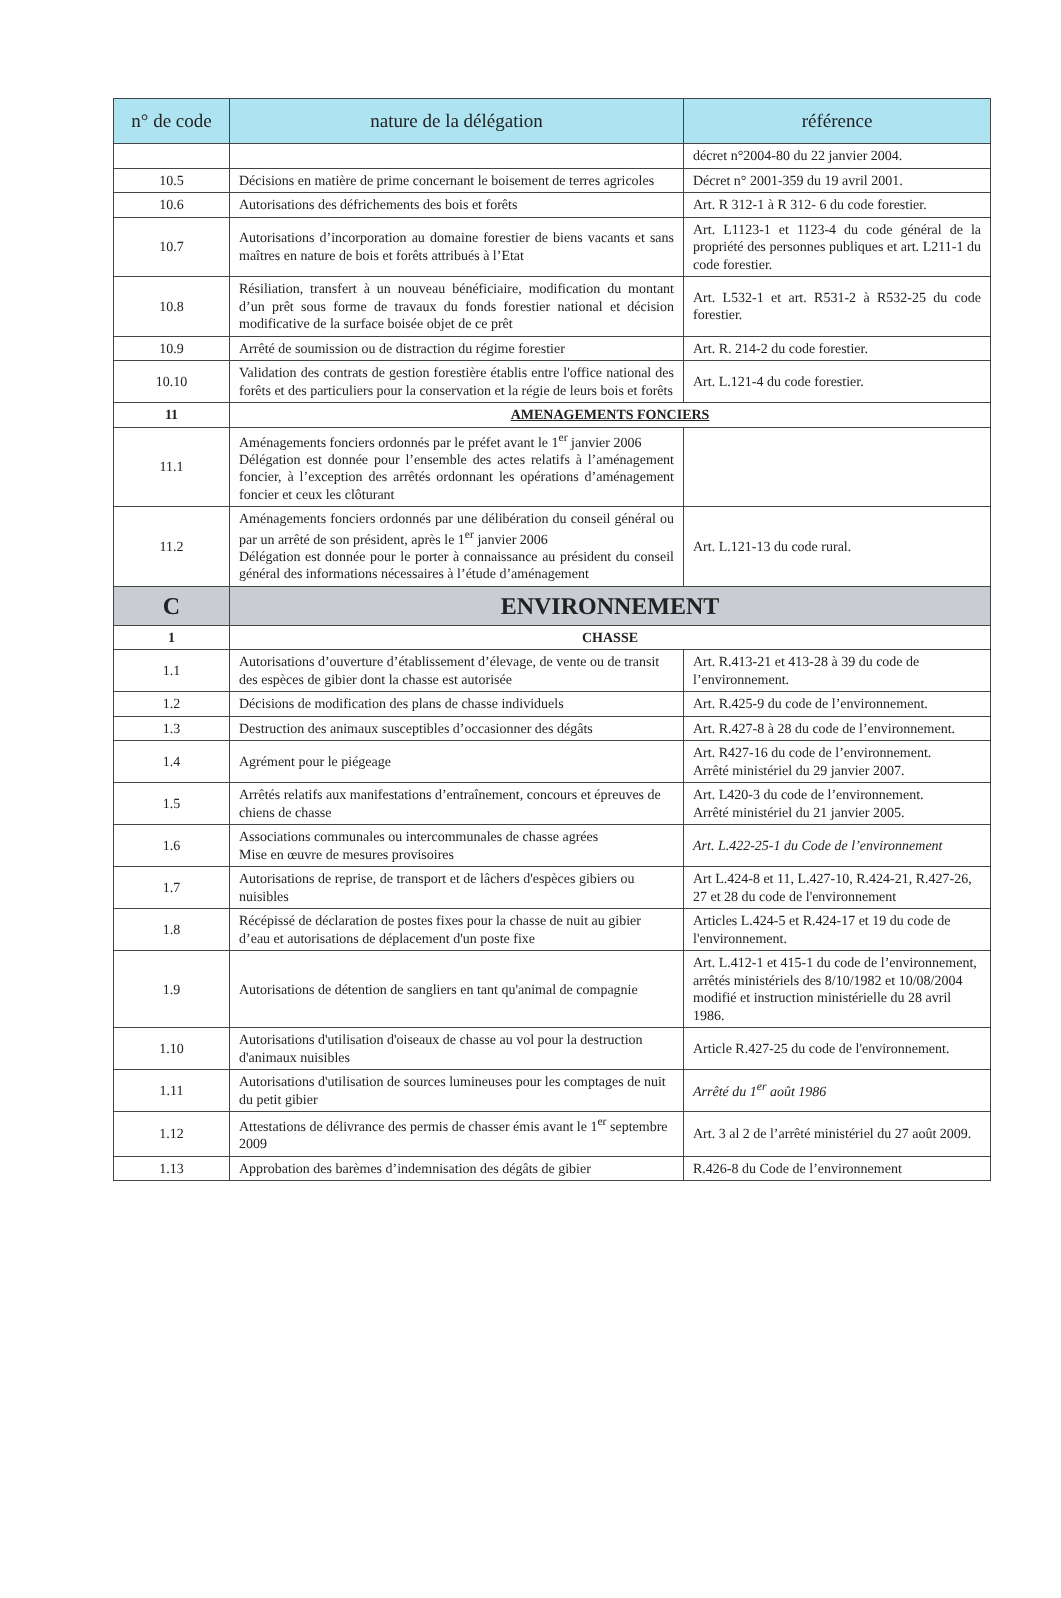| n° de code | nature de la délégation | référence |
| --- | --- | --- |
| | | décret n°2004-80 du 22 janvier 2004. |
| 10.5 | Décisions en matière de prime concernant le boisement de terres agricoles | Décret n° 2001-359 du 19 avril 2001. |
| 10.6 | Autorisations des défrichements des bois et forêts | Art. R 312-1 à R 312- 6 du code forestier. |
| 10.7 | Autorisations d’incorporation au domaine forestier de biens vacants et sans maîtres en nature de bois et forêts attribués à l’Etat | Art. L1123-1 et 1123-4 du code général de la propriété des personnes publiques et art. L211-1 du code forestier. |
| 10.8 | Résiliation, transfert à un nouveau bénéficiaire, modification du montant d’un prêt sous forme de travaux du fonds forestier national et décision modificative de la surface boisée objet de ce prêt | Art. L532-1 et art. R531-2 à R532-25 du code forestier. |
| 10.9 | Arrêté de soumission ou de distraction du régime forestier | Art. R. 214-2 du code forestier. |
| 10.10 | Validation des contrats de gestion forestière établis entre l'office national des forêts et des particuliers pour la conservation et la régie de leurs bois et forêts | Art. L.121-4 du code forestier. |
| 11 | AMENAGEMENTS FONCIERS | |
| 11.1 | Aménagements fonciers ordonnés par le préfet avant le 1<sup>er</sup> janvier 2006 Délégation est donnée pour l’ensemble des actes relatifs à l’aménagement foncier, à l’exception des arrêtés ordonnant les opérations d’aménagement foncier et ceux les clôturant | |
| 11.2 | Aménagements fonciers ordonnés par une délibération du conseil général ou par un arrêté de son président, après le 1<sup>er</sup> janvier 2006 Délégation est donnée pour le porter à connaissance au président du conseil général des informations nécessaires à l’étude d’aménagement | Art. L.121-13 du code rural. |
| C | ENVIRONNEMENT | |
| 1 | CHASSE | |
| 1.1 | Autorisations d’ouverture d’établissement d’élevage, de vente ou de transit des espèces de gibier dont la chasse est autorisée | Art. R.413-21 et 413-28 à 39 du code de l’environnement. |
| 1.2 | Décisions de modification des plans de chasse individuels | Art. R.425-9 du code de l’environnement. |
| 1.3 | Destruction des animaux susceptibles d’occasionner des dégâts | Art. R.427-8 à 28 du code de l’environnement. |
| 1.4 | Agrément pour le piégeage | Art. R427-16 du code de l’environnement. Arrêté ministériel du 29 janvier 2007. |
| 1.5 | Arrêtés relatifs aux manifestations d’entraînement, concours et épreuves de chiens de chasse | Art. L420-3 du code de l’environnement. Arrêté ministériel du 21 janvier 2005. |
| 1.6 | Associations communales ou intercommunales de chasse agrées Mise en œuvre de mesures provisoires | Art. L.422-25-1 du Code de l’environnement |
| 1.7 | Autorisations de reprise, de transport et de lâchers d'espèces gibiers ou nuisibles | Art L.424-8 et 11, L.427-10, R.424-21, R.427-26, 27 et 28 du code de l'environnement |
| 1.8 | Récépissé de déclaration de postes fixes pour la chasse de nuit au gibier d’eau et autorisations de déplacement d'un poste fixe | Articles L.424-5 et R.424-17 et 19 du code de l'environnement. |
| 1.9 | Autorisations de détention de sangliers en tant qu'animal de compagnie | Art. L.412-1 et 415-1 du code de l’environnement, arrêtés ministériels des 8/10/1982 et 10/08/2004 modifié et instruction ministérielle du 28 avril 1986. |
| 1.10 | Autorisations d'utilisation d'oiseaux de chasse au vol pour la destruction d'animaux nuisibles | Article R.427-25 du code de l'environnement. |
| 1.11 | Autorisations d'utilisation de sources lumineuses pour les comptages de nuit du petit gibier | Arrêté du 1<sup>er</sup> août 1986 |
| 1.12 | Attestations de délivrance des permis de chasser émis avant le 1<sup>er</sup> septembre 2009 | Art. 3 al 2 de l’arrêté ministériel du 27 août 2009. |
| 1.13 | Approbation des barèmes d’indemnisation des dégâts de gibier | R.426-8 du Code de l’environnement |